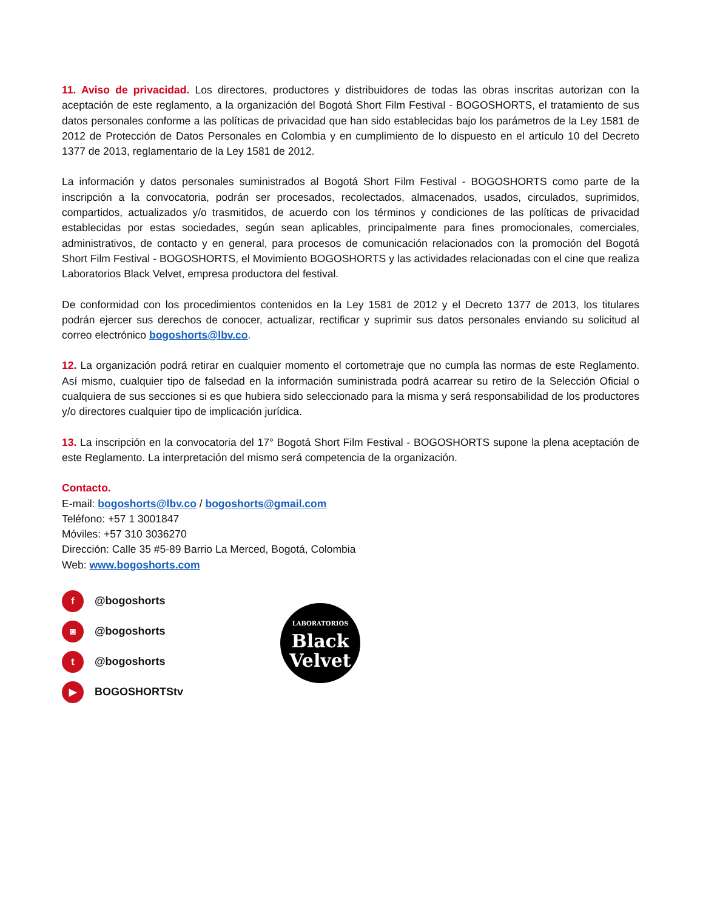11. Aviso de privacidad. Los directores, productores y distribuidores de todas las obras inscritas autorizan con la aceptación de este reglamento, a la organización del Bogotá Short Film Festival - BOGOSHORTS, el tratamiento de sus datos personales conforme a las políticas de privacidad que han sido establecidas bajo los parámetros de la Ley 1581 de 2012 de Protección de Datos Personales en Colombia y en cumplimiento de lo dispuesto en el artículo 10 del Decreto 1377 de 2013, reglamentario de la Ley 1581 de 2012.
La información y datos personales suministrados al Bogotá Short Film Festival - BOGOSHORTS como parte de la inscripción a la convocatoria, podrán ser procesados, recolectados, almacenados, usados, circulados, suprimidos, compartidos, actualizados y/o trasmitidos, de acuerdo con los términos y condiciones de las políticas de privacidad establecidas por estas sociedades, según sean aplicables, principalmente para fines promocionales, comerciales, administrativos, de contacto y en general, para procesos de comunicación relacionados con la promoción del Bogotá Short Film Festival - BOGOSHORTS, el Movimiento BOGOSHORTS y las actividades relacionadas con el cine que realiza Laboratorios Black Velvet, empresa productora del festival.
De conformidad con los procedimientos contenidos en la Ley 1581 de 2012 y el Decreto 1377 de 2013, los titulares podrán ejercer sus derechos de conocer, actualizar, rectificar y suprimir sus datos personales enviando su solicitud al correo electrónico bogoshorts@lbv.co.
12. La organización podrá retirar en cualquier momento el cortometraje que no cumpla las normas de este Reglamento. Así mismo, cualquier tipo de falsedad en la información suministrada podrá acarrear su retiro de la Selección Oficial o cualquiera de sus secciones si es que hubiera sido seleccionado para la misma y será responsabilidad de los productores y/o directores cualquier tipo de implicación jurídica.
13. La inscripción en la convocatoria del 17° Bogotá Short Film Festival - BOGOSHORTS supone la plena aceptación de este Reglamento. La interpretación del mismo será competencia de la organización.
Contacto.
E-mail: bogoshorts@lbv.co / bogoshorts@gmail.com
Teléfono: +57 1 3001847
Móviles: +57 310 3036270
Dirección: Calle 35 #5-89 Barrio La Merced, Bogotá, Colombia
Web: www.bogoshorts.com
f @bogoshorts
◙ @bogoshorts
t @bogoshorts
▶ BOGOSHORTStv
LABORATORIOS
Black
Velvet